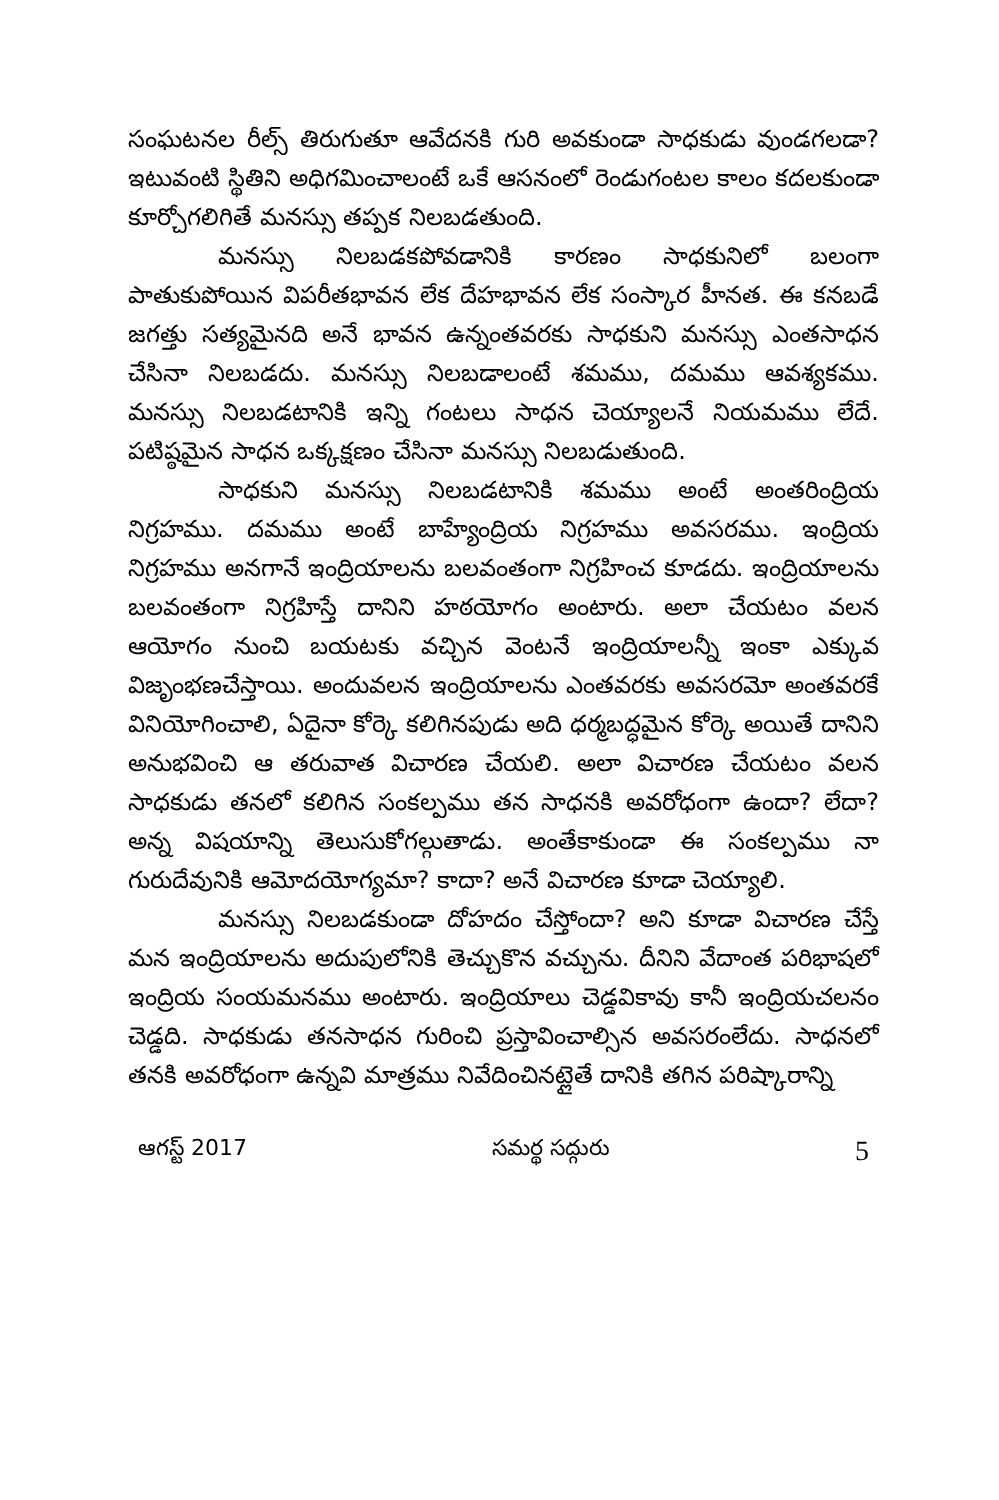సంఘటనల రీల్స్ తిరుగుతూ ఆవేదనకి గురి అవకుండా సాధకుడు వుండగలడా? ఇటువంటి స్థితిని అధిగమించాలంటే ఒకే ఆసనంలో రెండుగంటల కాలం కదలకుండా కూర్చోగలిగితే మనస్సు తప్పక నిలబడతుంది.
మనస్సు నిలబడకపోవడానికి కారణం సాధకునిలో బలంగా పాతుకుపోయిన విపరీతభావన లేక దేహభావన లేక సంస్కార హీనత. ఈ కనబడే జగత్తు సత్యమైనది అనే భావన ఉన్నంతవరకు సాధకుని మనస్సు ఎంతసాధన చేసినా నిలబడదు. మనస్సు నిలబడాలంటే శమము, దమము ఆవశ్యకము. మనస్సు నిలబడటానికి ఇన్ని గంటలు సాధన చెయ్యాలనే నియమము లేదే. పటిష్ఠమైన సాధన ఒక్కక్షణం చేసినా మనస్సు నిలబడుతుంది.
సాధకుని మనస్సు నిలబడటానికి శమము అంటే అంతరింద్రియ నిగ్రహము. దమము అంటే బాహ్యేంద్రియ నిగ్రహము అవసరము. ఇంద్రియ నిగ్రహము అనగానే ఇంద్రియాలను బలవంతంగా నిగ్రహించ కూడదు. ఇంద్రియాలను బలవంతంగా నిగ్రహిస్తే దానిని హఠయోగం అంటారు. అలా చేయటం వలన ఆయోగం నుంచి బయటకు వచ్చిన వెంటనే ఇంద్రియాలన్నీ ఇంకా ఎక్కువ విజృంభణచేస్తాయి. అందువలన ఇంద్రియాలను ఎంతవరకు అవసరమో అంతవరకే వినియోగించాలి, ఏదైనా కోర్కె కలిగినపుడు అది ధర్మబద్ధమైన కోర్కె అయితే దానిని అనుభవించి ఆ తరువాత విచారణ చేయలి. అలా విచారణ చేయటం వలన సాధకుడు తనలో కలిగిన సంకల్పము తన సాధనకి అవరోధంగా ఉందా? లేదా? అన్న విషయాన్ని తెలుసుకోగల్గుతాడు. అంతేకాకుండా ఈ సంకల్పము నా గురుదేవునికి ఆమోదయోగ్యమా? కాదా? అనే విచారణ కూడా చెయ్యాలి.
మనస్సు నిలబడకుండా దోహదం చేస్తోందా? అని కూడా విచారణ చేస్తే మన ఇంద్రియాలను అదుపులోనికి తెచ్చుకొన వచ్చును. దీనిని వేదాంత పరిభాషలో ఇంద్రియ సంయమనము అంటారు. ఇంద్రియాలు చెడ్డవికావు కానీ ఇంద్రియచలనం చెడ్డది. సాధకుడు తనసాధన గురించి ప్రస్తావించాల్సిన అవసరంలేదు. సాధనలో తనకి అవరోధంగా ఉన్నవి మాత్రము నివేదించినట్లైతే దానికి తగిన పరిష్కారాన్ని
ఆగస్ట్ 2017 సమర్థ సద్గురు 5